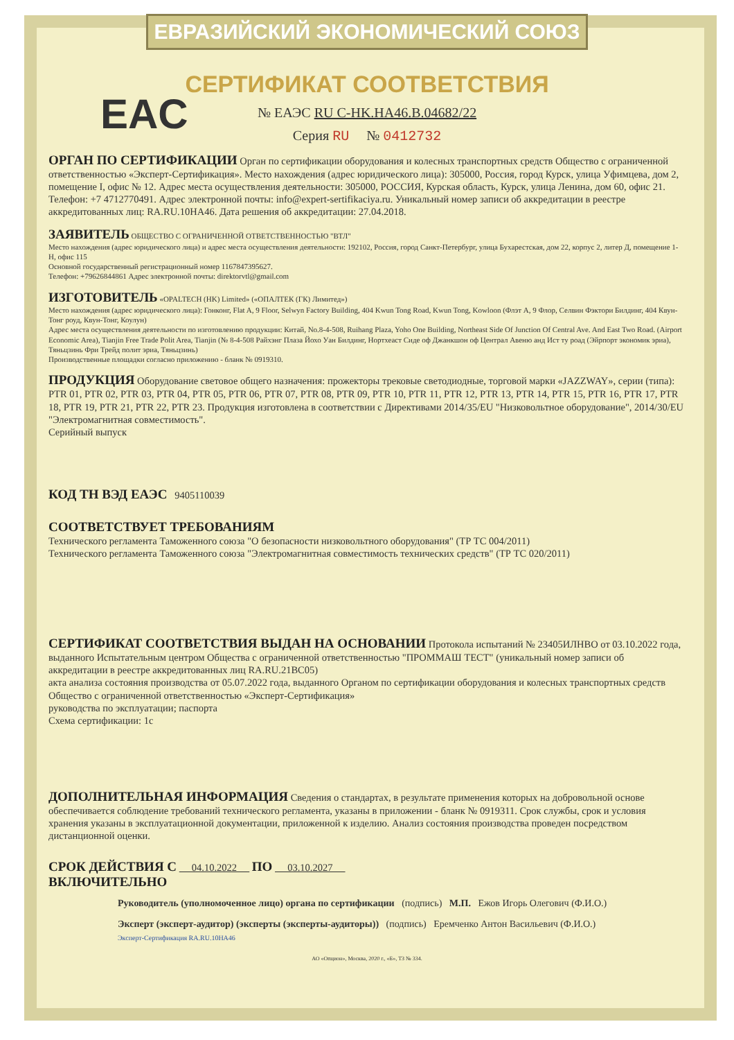ЕВРАЗИЙСКИЙ ЭКОНОМИЧЕСКИЙ СОЮЗ
СЕРТИФИКАТ СООТВЕТСТВИЯ
EAC
№ ЕАЭС RU С-HK.НА46.В.04682/22
Серия RU № 0412732
ОРГАН ПО СЕРТИФИКАЦИИ Орган по сертификации оборудования и колесных транспортных средств Общество с ограниченной ответственностью «Эксперт-Сертификация». Место нахождения (адрес юридического лица): 305000, Россия, город Курск, улица Уфимцева, дом 2, помещение I, офис № 12. Адрес места осуществления деятельности: 305000, РОССИЯ, Курская область, Курск, улица Ленина, дом 60, офис 21. Телефон: +7 4712770491. Адрес электронной почты: info@expert-sertifikaciya.ru. Уникальный номер записи об аккредитации в реестре аккредитованных лиц: RA.RU.10НА46. Дата решения об аккредитации: 27.04.2018.
ЗАЯВИТЕЛЬ ОБЩЕСТВО С ОГРАНИЧЕННОЙ ОТВЕТСТВЕННОСТЬЮ "ВТЛ"
Место нахождения (адрес юридического лица) и адрес места осуществления деятельности: 192102, Россия, город Санкт-Петербург, улица Бухарестская, дом 22, корпус 2, литер Д, помещение 1-Н, офис 115
Основной государственный регистрационный номер 1167847395627.
Телефон: +79626844861 Адрес электронной почты: direktorvtl@gmail.com
ИЗГОТОВИТЕЛЬ «OPALTECH (HK) Limited» («ОПАЛТЕК (ГК) Лимитед»)
Место нахождения (адрес юридического лица): Гонконг, Flat A, 9 Floor, Selwyn Factory Building, 404 Kwun Tong Road, Kwun Tong, Kowloon (Флэт А, 9 Флор, Селвин Фэктори Билдинг, 404 Квун-Тонг роуд, Квун-Тонг, Коулун)
Адрес места осуществления деятельности по изготовлению продукции: Китай, No.8-4-508, Ruihang Plaza, Yoho One Building, Northeast Side Of Junction Of Central Ave. And East Two Road. (Airport Economic Area), Tianjin Free Trade Polit Area, Tianjin (№ 8-4-508 Райхэнг Плаза Йохо Уан Билдинг, Нортхеаст Сиде оф Джанкшон оф Централ Авеню анд Ист ту роад (Эйрпорт экономик эриа), Тяньцзинь Фри Трейд полит эриа, Тяньцзинь)
Производственные площадки согласно приложению - бланк № 0919310.
ПРОДУКЦИЯ Оборудование световое общего назначения: прожекторы трековые светодиодные, торговой марки «JAZZWAY», серии (типа): PTR 01, PTR 02, PTR 03, PTR 04, PTR 05, PTR 06, PTR 07, PTR 08, PTR 09, PTR 10, PTR 11, PTR 12, PTR 13, PTR 14, PTR 15, PTR 16, PTR 17, PTR 18, PTR 19, PTR 21, PTR 22, PTR 23. Продукция изготовлена в соответствии с Директивами 2014/35/EU "Низковольтное оборудование", 2014/30/EU "Электромагнитная совместимость".
Серийный выпуск
КОД ТН ВЭД ЕАЭС 9405110039
СООТВЕТСТВУЕТ ТРЕБОВАНИЯМ
Технического регламента Таможенного союза "О безопасности низковольтного оборудования" (ТР ТС 004/2011)
Технического регламента Таможенного союза "Электромагнитная совместимость технических средств" (ТР ТС 020/2011)
СЕРТИФИКАТ СООТВЕТСТВИЯ ВЫДАН НА ОСНОВАНИИ Протокола испытаний № 23405ИЛНВО от 03.10.2022 года, выданного Испытательным центром Общества с ограниченной ответственностью "ПРОММАШ ТЕСТ" (уникальный номер записи об аккредитации в реестре аккредитованных лиц RA.RU.21ВС05)
акта анализа состояния производства от 05.07.2022 года, выданного Органом по сертификации оборудования и колесных транспортных средств Общество с ограниченной ответственностью «Эксперт-Сертификация»
руководства по эксплуатации; паспорта
Схема сертификации: 1с
ДОПОЛНИТЕЛЬНАЯ ИНФОРМАЦИЯ Сведения о стандартах, в результате применения которых на добровольной основе обеспечивается соблюдение требований технического регламента, указаны в приложении - бланк № 0919311. Срок службы, срок и условия хранения указаны в эксплуатационной документации, приложенной к изделию. Анализ состояния производства проведен посредством дистанционной оценки.
СРОК ДЕЙСТВИЯ С 04.10.2022 ПО 03.10.2027
ВКЛЮЧИТЕЛЬНО
Руководитель (уполномоченное лицо) органа по сертификации (подпись) М.П. Ежов Игорь Олегович (Ф.И.О.)
Эксперт (эксперт-аудитор) (эксперты (эксперты-аудиторы)) (подпись) Еремченко Антон Васильевич (Ф.И.О.)
Эксперт-Сертификация RA.RU.10НА46
АО «Опцион», Москва, 2020 г., «Б», ТЗ № 334.